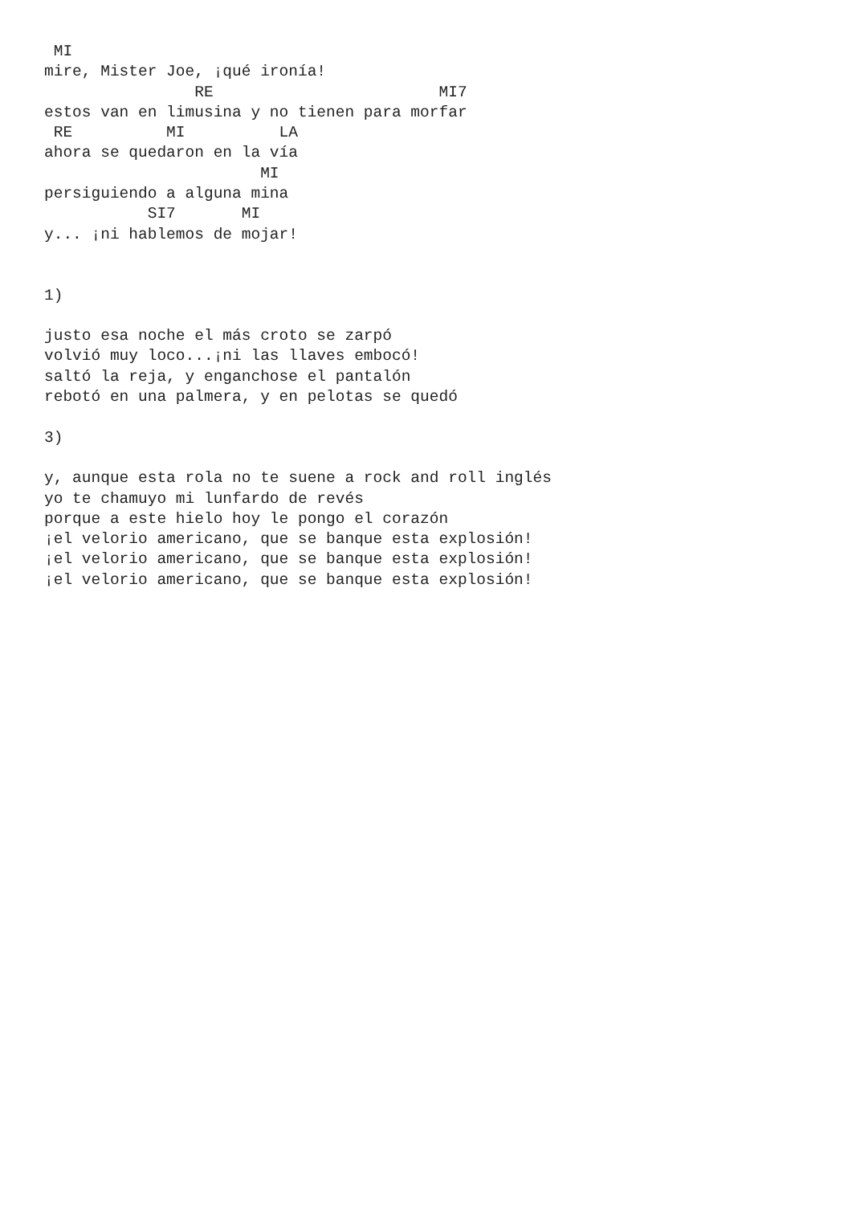MI
mire, Mister Joe, ¡qué ironía!
                RE                        MI7
estos van en limusina y no tienen para morfar
 RE          MI          LA
ahora se quedaron en la vía
                       MI
persiguiendo a alguna mina
           SI7       MI
y... ¡ni hablemos de mojar!


1)

justo esa noche el más croto se zarpó
volvió muy loco...¡ni las llaves embocó!
saltó la reja, y enganchose el pantalón
rebotó en una palmera, y en pelotas se quedó

3)

y, aunque esta rola no te suene a rock and roll inglés
yo te chamuyo mi lunfardo de revés
porque a este hielo hoy le pongo el corazón
¡el velorio americano, que se banque esta explosión!
¡el velorio americano, que se banque esta explosión!
¡el velorio americano, que se banque esta explosión!